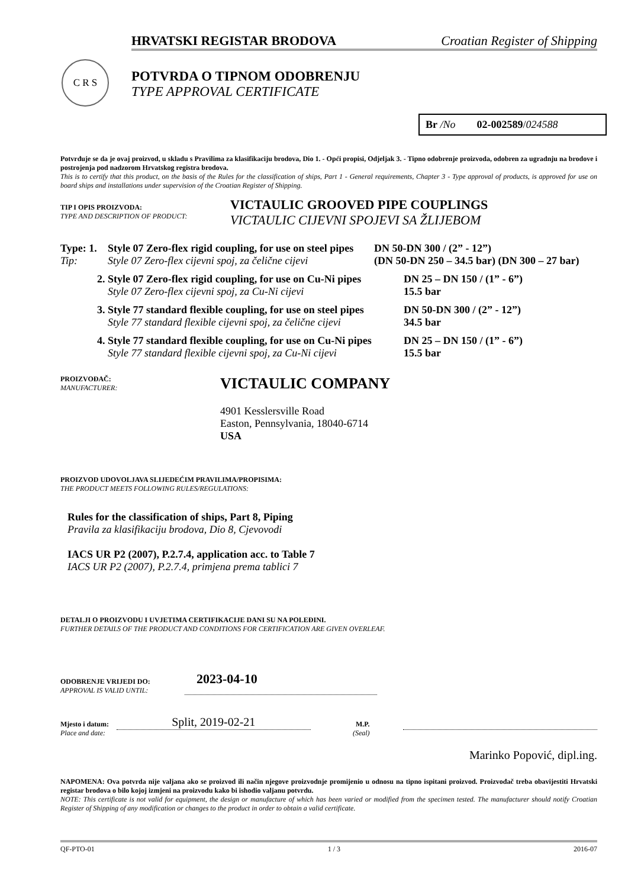HRVATSKI REGISTAR BRODOVA Croatian Register of Shipping
C R S
POTVRDA O TIPNOM ODOBRENJU
TYPE APPROVAL CERTIFICATE
Br /No 02-002589/024588
Potvrđuje se da je ovaj proizvod, u skladu s Pravilima za klasifikaciju brodova, Dio 1. - Opći propisi, Odjeljak 3. - Tipno odobrenje proizvoda, odobren za ugradnju na brodove i postrojenja pod nadzorom Hrvatskog registra brodova.
This is to certify that this product, on the basis of the Rules for the classification of ships, Part 1 - General requirements, Chapter 3 - Type approval of products, is approved for use on board ships and installations under supervision of the Croatian Register of Shipping.
TIP I OPIS PROIZVODA:
TYPE AND DESCRIPTION OF PRODUCT:
VICTAULIC GROOVED PIPE COUPLINGS
VICTAULIC CIJEVNI SPOJEVI SA ŽLIJEBOM
Type: 1.
Tip:
Style 07 Zero-flex rigid coupling, for use on steel pipes
Style 07 Zero-flex cijevni spoj, za čelične cijevi
DN 50-DN 300 / (2” - 12”)
(DN 50-DN 250 – 34.5 bar) (DN 300 – 27 bar)
2. Style 07 Zero-flex rigid coupling, for use on Cu-Ni pipes
Style 07 Zero-flex cijevni spoj, za Cu-Ni cijevi
DN 25 – DN 150 / (1” - 6”)
15.5 bar
3. Style 77 standard flexible coupling, for use on steel pipes
Style 77 standard flexible cijevni spoj, za čelične cijevi
DN 50-DN 300 / (2” - 12”)
34.5 bar
4. Style 77 standard flexible coupling, for use on Cu-Ni pipes
Style 77 standard flexible cijevni spoj, za Cu-Ni cijevi
DN 25 – DN 150 / (1” - 6”)
15.5 bar
PROIZVOĐAČ:
MANUFACTURER:
VICTAULIC COMPANY
4901 Kesslersville Road
Easton, Pennsylvania, 18040-6714
USA
PROIZVOD UDOVOLJAVA SLIJEDEĆIM PRAVILIMA/PROPISIMA:
THE PRODUCT MEETS FOLLOWING RULES/REGULATIONS:
Rules for the classification of ships, Part 8, Piping
Pravila za klasifikaciju brodova, Dio 8, Cjevovodi
IACS UR P2 (2007), P.2.7.4, application acc. to Table 7
IACS UR P2 (2007), P.2.7.4, primjena prema tablici 7
DETALJI O PROIZVODU I UVJETIMA CERTIFIKACIJE DANI SU NA POLEĐINI.
FURTHER DETAILS OF THE PRODUCT AND CONDITIONS FOR CERTIFICATION ARE GIVEN OVERLEAF.
ODOBRENJE VRIJEDI DO:
APPROVAL IS VALID UNTIL:
2023-04-10
Mjesto i datum:
Place and date:
Split, 2019-02-21
M.P.
(Seal)
Marinko Popović, dipl.ing.
NAPOMENA: Ova potvrda nije valjana ako se proizvod ili način njegove proizvodnje promijenio u odnosu na tipno ispitani proizvod. Proizvođač treba obavijestiti Hrvatski registar brodova o bilo kojoj izmjeni na proizvodu kako bi ishodio valjanu potvrdu.
NOTE: This certificate is not valid for equipment, the design or manufacture of which has been varied or modified from the specimen tested. The manufacturer should notify Croatian Register of Shipping of any modification or changes to the product in order to obtain a valid certificate.
QF-PTO-01 1 / 3 2016-07